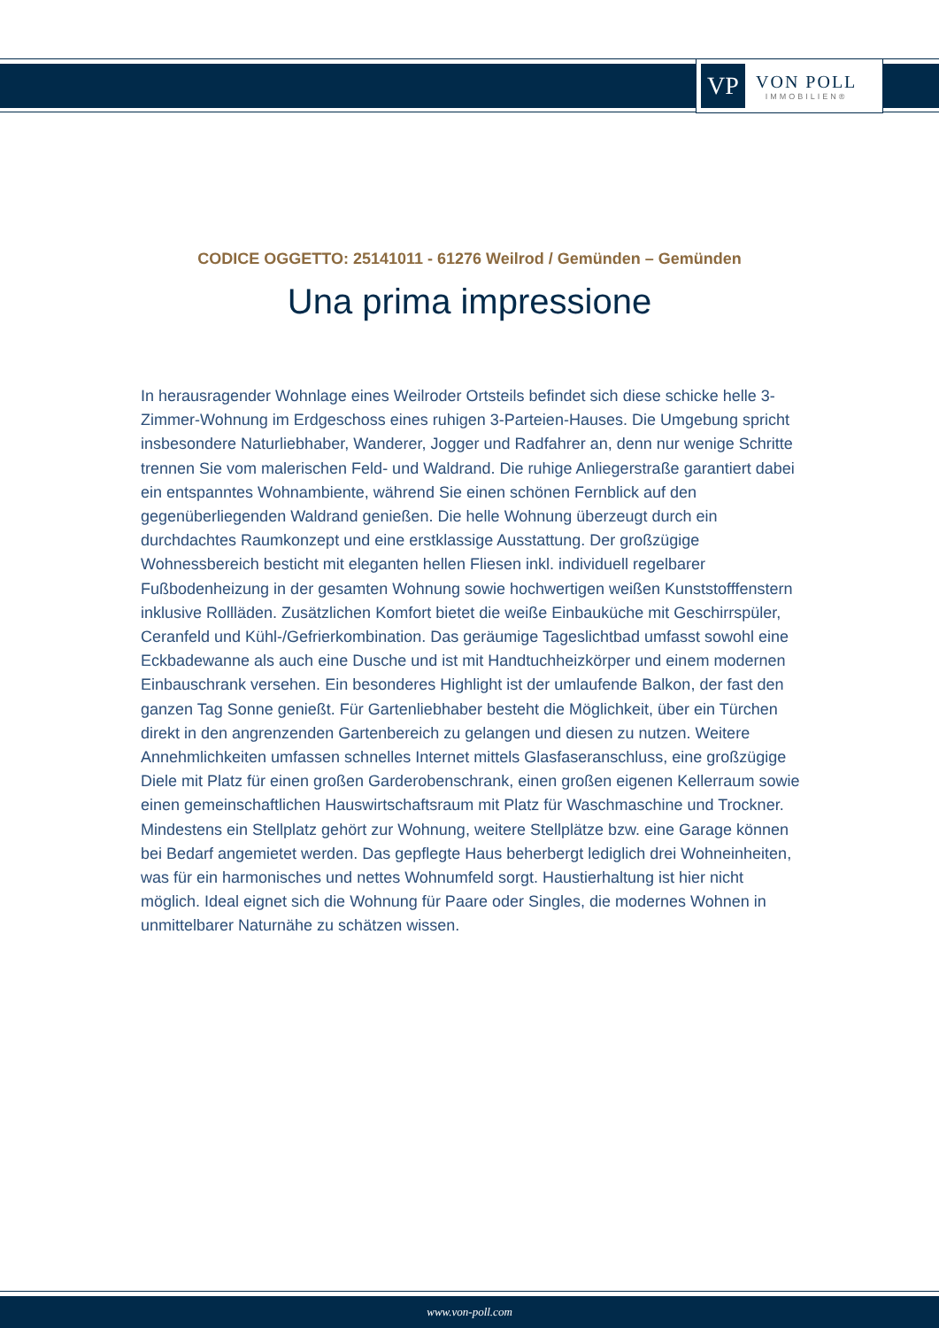VP
VON POLL
IMMOBILIEN®
CODICE OGGETTO: 25141011 - 61276 Weilrod / Gemünden – Gemünden
Una prima impressione
In herausragender Wohnlage eines Weilroder Ortsteils befindet sich diese schicke helle 3-Zimmer-Wohnung im Erdgeschoss eines ruhigen 3-Parteien-Hauses. Die Umgebung spricht insbesondere Naturliebhaber, Wanderer, Jogger und Radfahrer an, denn nur wenige Schritte trennen Sie vom malerischen Feld- und Waldrand. Die ruhige Anliegerstraße garantiert dabei ein entspanntes Wohnambiente, während Sie einen schönen Fernblick auf den gegenüberliegenden Waldrand genießen. Die helle Wohnung überzeugt durch ein durchdachtes Raumkonzept und eine erstklassige Ausstattung. Der großzügige Wohnessbereich besticht mit eleganten hellen Fliesen inkl. individuell regelbarer Fußbodenheizung in der gesamten Wohnung sowie hochwertigen weißen Kunststofffenstern inklusive Rollläden. Zusätzlichen Komfort bietet die weiße Einbauküche mit Geschirrspüler, Ceranfeld und Kühl-/Gefrierkombination. Das geräumige Tageslichtbad umfasst sowohl eine Eckbadewanne als auch eine Dusche und ist mit Handtuchheizkörper und einem modernen Einbauschrank versehen. Ein besonderes Highlight ist der umlaufende Balkon, der fast den ganzen Tag Sonne genießt. Für Gartenliebhaber besteht die Möglichkeit, über ein Türchen direkt in den angrenzenden Gartenbereich zu gelangen und diesen zu nutzen. Weitere Annehmlichkeiten umfassen schnelles Internet mittels Glasfaseranschluss, eine großzügige Diele mit Platz für einen großen Garderobenschrank, einen großen eigenen Kellerraum sowie einen gemeinschaftlichen Hauswirtschaftsraum mit Platz für Waschmaschine und Trockner. Mindestens ein Stellplatz gehört zur Wohnung, weitere Stellplätze bzw. eine Garage können bei Bedarf angemietet werden. Das gepflegte Haus beherbergt lediglich drei Wohneinheiten, was für ein harmonisches und nettes Wohnumfeld sorgt. Haustierhaltung ist hier nicht möglich. Ideal eignet sich die Wohnung für Paare oder Singles, die modernes Wohnen in unmittelbarer Naturnähe zu schätzen wissen.
www.von-poll.com